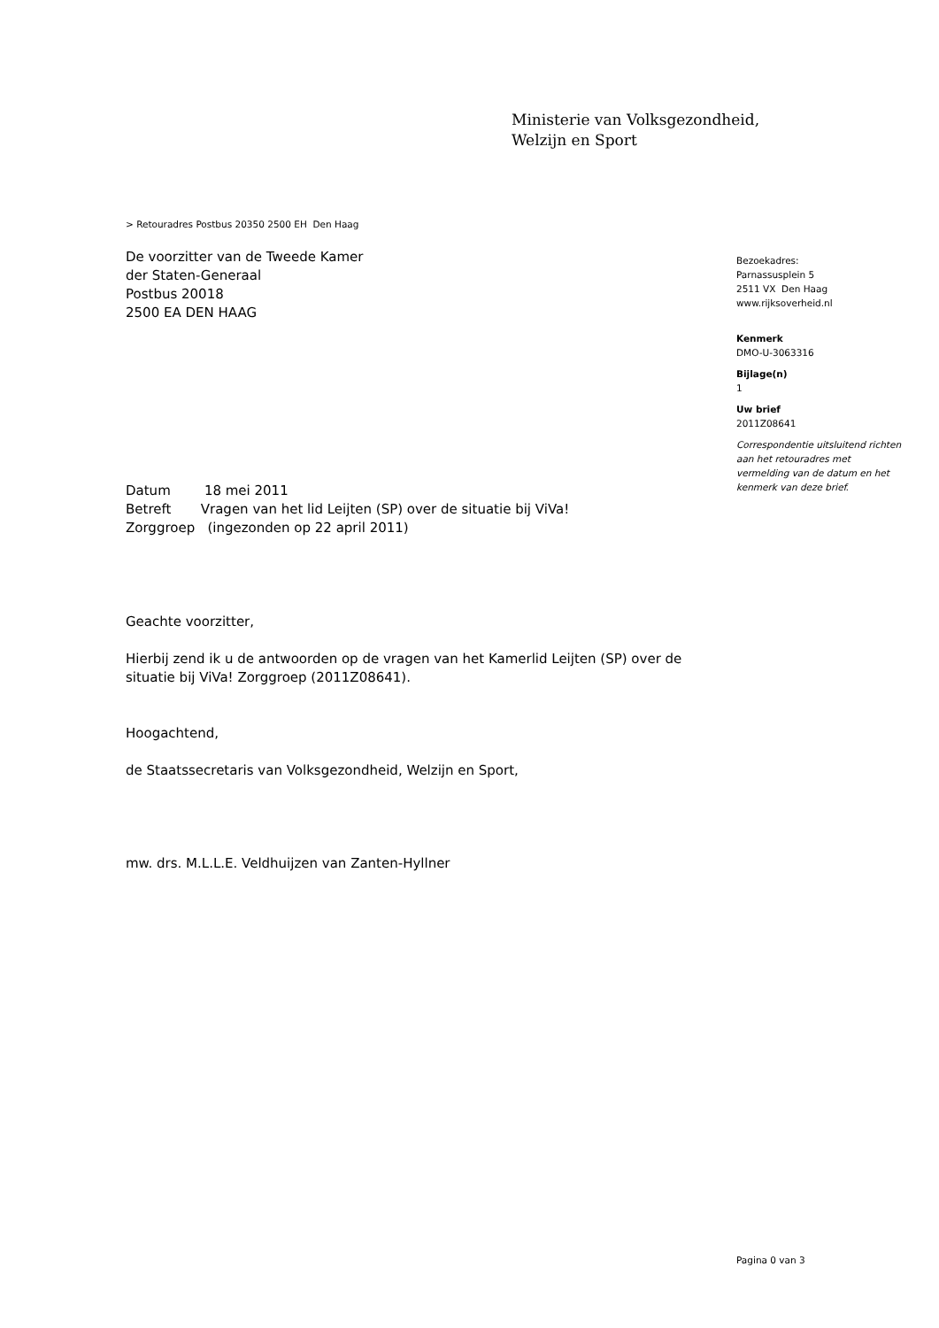Ministerie van Volksgezondheid,
Welzijn en Sport
> Retouradres Postbus 20350 2500 EH Den Haag
De voorzitter van de Tweede Kamer
der Staten-Generaal
Postbus 20018
2500 EA DEN HAAG
Datum 18 mei 2011
Betreft Vragen van het lid Leijten (SP) over de situatie bij ViVa!
Zorggroep (ingezonden op 22 april 2011)
Geachte voorzitter,
Hierbij zend ik u de antwoorden op de vragen van het Kamerlid Leijten (SP) over de situatie bij ViVa! Zorggroep (2011Z08641).
Hoogachtend,
de Staatssecretaris van Volksgezondheid, Welzijn en Sport,
mw. drs. M.L.L.E. Veldhuijzen van Zanten-Hyllner
Bezoekadres:
Parnassusplein 5
2511 VX Den Haag
www.rijksoverheid.nl
Kenmerk
DMO-U-3063316
Bijlage(n)
1
Uw brief
2011Z08641
Correspondentie uitsluitend richten aan het retouradres met vermelding van de datum en het kenmerk van deze brief.
Pagina 0 van 3